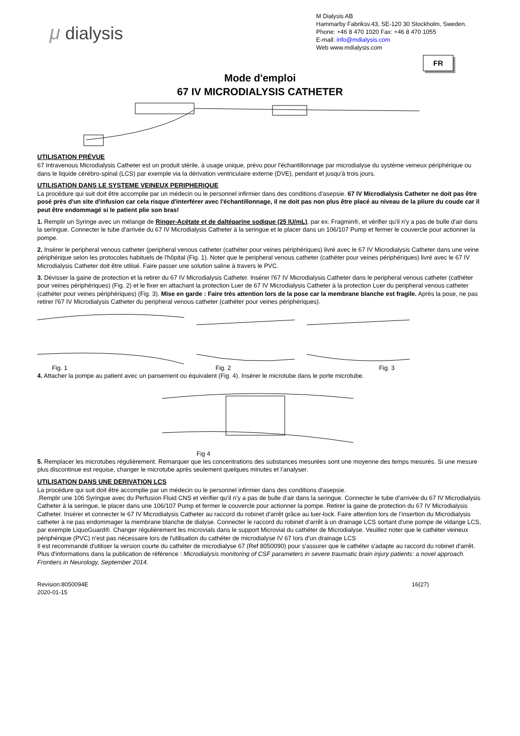μ dialysis
M Dialysis AB
Hammarby Fabriksv.43, SE-120 30 Stockholm, Sweden.
Phone: +46 8 470 1020 Fax: +46 8 470 1055
E-mail: info@mdialysis.com
Web www.mdialysis.com
FR
Mode d'emploi
67 IV MICRODIALYSIS CATHETER
UTILISATION PRÉVUE
67 Intravenous Microdialysis Catheter est un produit stérile, à usage unique, prévu pour l'échantillonnage par microdialyse du système veineux périphérique ou dans le liquide cérébro-spinal (LCS) par exemple via la dérivation ventriculaire externe (DVE), pendant et jusqu'à trois jours.
UTILISATION DANS LE SYSTEME VEINEUX PERIPHERIQUE
La procédure qui suit doit être accomplie par un médecin ou le personnel infirmier dans des conditions d'asepsie. 67 IV Microdialysis Catheter ne doit pas être posé près d'un site d'infusion car cela risque d'interférer avec l'échantillonnage, il ne doit pas non plus être placé au niveau de la pliure du coude car il peut être endommagé si le patient plie son bras!
1. Remplir un Syringe avec un mélange de Ringer-Acétate et de daltéparine sodique (25 IU/mL), par ex. Fragmin®, et vérifier qu'il n'y a pas de bulle d'air dans la seringue. Connecter le tube d'arrivée du 67 IV Microdialysis Catheter à la seringue et le placer dans un 106/107 Pump et fermer le couvercle pour actionner la pompe.
2. Insérer le peripheral venous catheter (peripheral venous catheter (cathéter pour veines périphériques) livré avec le 67 IV Microdialysis Catheter dans une veine périphérique selon les protocoles habituels de l'hôpital (Fig. 1). Noter que le peripheral venous catheter (cathéter pour veines périphériques) livré avec le 67 IV Microdialysis Catheter doit être utilisé. Faire passer une solution saline à travers le PVC.
3. Dévisser la gaine de protection et la retirer du 67 IV Microdialysis Catheter. Insérer l'67 IV Microdialysis Catheter dans le peripheral venous catheter (cathéter pour veines périphériques) (Fig. 2) et le fixer en attachant la protection Luer de 67 IV Microdialysis Catheter à la protection Luer du peripheral venous catheter (cathéter pour veines périphériques) (Fig. 3). Mise en garde : Faire très attention lors de la pose car la membrane blanche est fragile. Après la pose, ne pas retirer l'67 IV Microdialysis Catheter du peripheral venous catheter (cathéter pour veines périphériques).
Fig. 1 Fig. 2 Fig. 3
4. Attacher la pompe au patient avec un pansement ou équivalent (Fig. 4). Insérer le microtube dans le porte microtube.
Fig 4
5. Remplacer les microtubes régulièrement. Remarquer que les concentrations des substances mesurées sont une moyenne des temps mesurés. Si une mesure plus discontinue est requise, changer le microtube après seulement quelques minutes et l’analyser.
UTILISATION DANS UNE DERIVATION LCS
La procédure qui suit doit être accomplie par un médecin ou le personnel infirmier dans des conditions d'asepsie.
.Remplir une 106 Syringue avec du Perfusion Fluid CNS et vérifier qu’il n’y a pas de bulle d’air dans la seringue. Connecter le tube d’arrivée du 67 IV Microdialysis Catheter à la seringue, le placer dans une 106/107 Pump et fermer le couvercle pour actionner la pompe. Retirer la gaine de protection du 67 IV Microdialysis Catheter. Insérer et connecter le 67 IV Microdialysis Catheter au raccord du robinet d’arrêt grâce au luer-lock. Faire attention lors de l’insertion du Microdialysis catheter à ne pas endommager la membrane blanche de dialyse. Connecter le raccord du robinet d’arrêt à un drainage LCS sortant d'une pompe de vidange LCS, par exemple LiquoGuard®. Changer régulièrement les microvials dans le support Microvial du cathéter de Microdialyse. Veuillez noter que le cathéter veineux périphérique (PVC) n'est pas nécessaire lors de l'utilisation du cathéter de microdialyse IV 67 lors d’un drainage LCS
Il est recommandé d'utiliser la version courte du cathéter de microdialyse 67 (Ref 8050090) pour s'assurer que le cathéter s'adapte au raccord du robinet d'arrêt.
Plus d'informations dans la publication de référence : Microdialysis monitoring of CSF parameters in severe traumatic brain injury patients: a novel approach. Frontiers in Neurology, September 2014.
Revision:8050094E
2020-01-15 16(27)